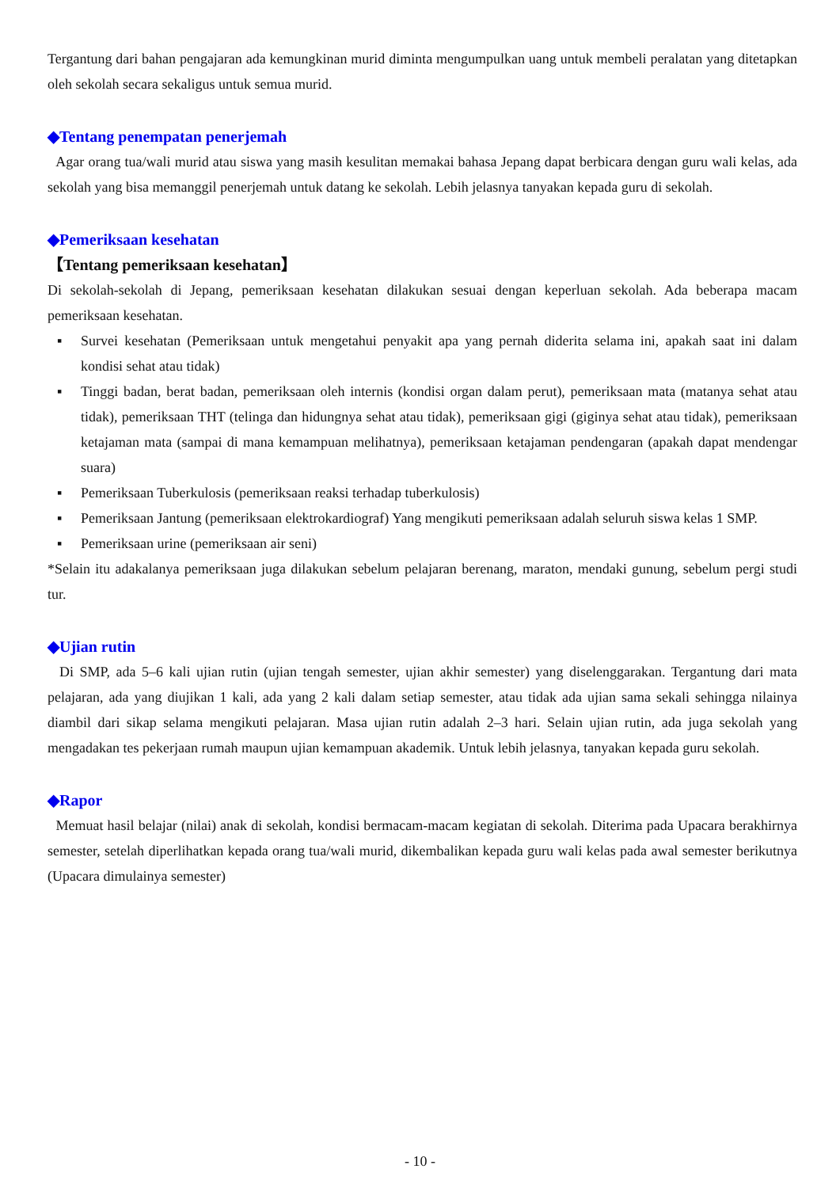Tergantung dari bahan pengajaran ada kemungkinan murid diminta mengumpulkan uang untuk membeli peralatan yang ditetapkan oleh sekolah secara sekaligus untuk semua murid.
◆Tentang penempatan penerjemah
Agar orang tua/wali murid atau siswa yang masih kesulitan memakai bahasa Jepang dapat berbicara dengan guru wali kelas, ada sekolah yang bisa memanggil penerjemah untuk datang ke sekolah. Lebih jelasnya tanyakan kepada guru di sekolah.
◆Pemeriksaan kesehatan
【Tentang pemeriksaan kesehatan】
Di sekolah-sekolah di Jepang, pemeriksaan kesehatan dilakukan sesuai dengan keperluan sekolah. Ada beberapa macam pemeriksaan kesehatan.
▪ Survei kesehatan (Pemeriksaan untuk mengetahui penyakit apa yang pernah diderita selama ini, apakah saat ini dalam kondisi sehat atau tidak)
▪ Tinggi badan, berat badan, pemeriksaan oleh internis (kondisi organ dalam perut), pemeriksaan mata (matanya sehat atau tidak), pemeriksaan THT (telinga dan hidungnya sehat atau tidak), pemeriksaan gigi (giginya sehat atau tidak), pemeriksaan ketajaman mata (sampai di mana kemampuan melihatnya), pemeriksaan ketajaman pendengaran (apakah dapat mendengar suara)
▪ Pemeriksaan Tuberkulosis (pemeriksaan reaksi terhadap tuberkulosis)
▪ Pemeriksaan Jantung (pemeriksaan elektrokardiograf) Yang mengikuti pemeriksaan adalah seluruh siswa kelas 1 SMP.
▪ Pemeriksaan urine (pemeriksaan air seni)
*Selain itu adakalanya pemeriksaan juga dilakukan sebelum pelajaran berenang, maraton, mendaki gunung, sebelum pergi studi tur.
◆Ujian rutin
Di SMP, ada 5–6 kali ujian rutin (ujian tengah semester, ujian akhir semester) yang diselenggarakan. Tergantung dari mata pelajaran, ada yang diujikan 1 kali, ada yang 2 kali dalam setiap semester, atau tidak ada ujian sama sekali sehingga nilainya diambil dari sikap selama mengikuti pelajaran. Masa ujian rutin adalah 2–3 hari. Selain ujian rutin, ada juga sekolah yang mengadakan tes pekerjaan rumah maupun ujian kemampuan akademik. Untuk lebih jelasnya, tanyakan kepada guru sekolah.
◆Rapor
Memuat hasil belajar (nilai) anak di sekolah, kondisi bermacam-macam kegiatan di sekolah. Diterima pada Upacara berakhirnya semester, setelah diperlihatkan kepada orang tua/wali murid, dikembalikan kepada guru wali kelas pada awal semester berikutnya (Upacara dimulainya semester)
- 10 -